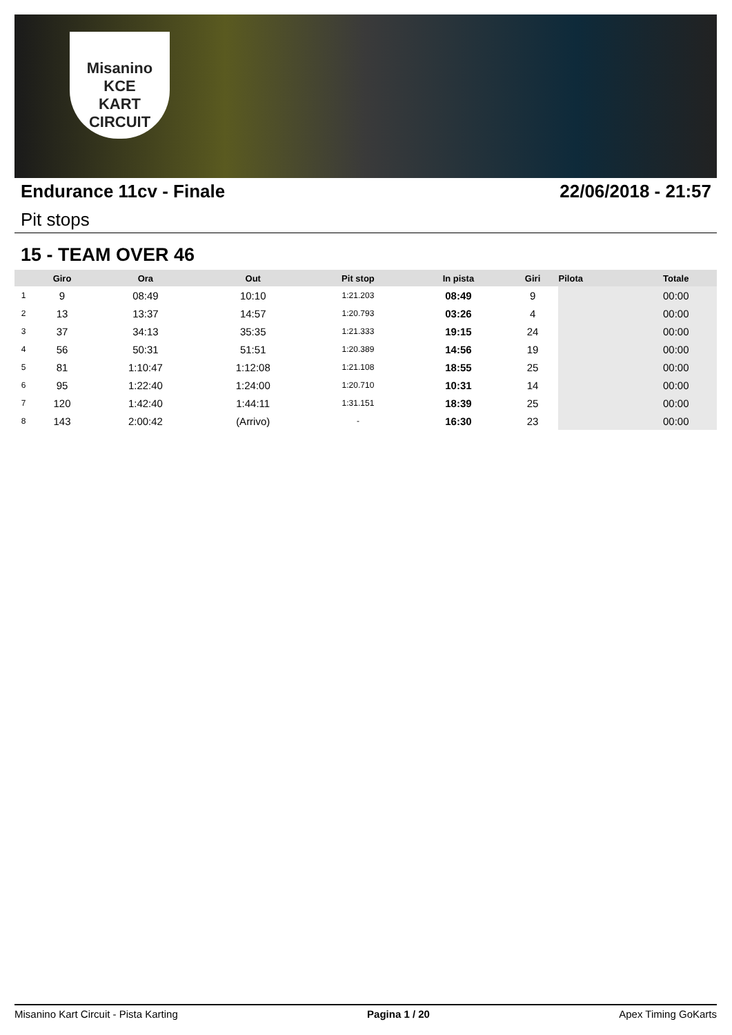Misanino
KCE
KART CIRCUIT
Endurance 11cv - Finale 22/06/2018 - 21:57
Pit stops
15 - TEAM OVER 46
| | Giro | Ora | Out | Pit stop | In pista | Giri | Pilota | Totale |
| --- | --- | --- | --- | --- | --- | --- | --- | --- |
| 1 | 9 | 08:49 | 10:10 | 1:21.203 | 08:49 | 9 | | 00:00 |
| 2 | 13 | 13:37 | 14:57 | 1:20.793 | 03:26 | 4 | | 00:00 |
| 3 | 37 | 34:13 | 35:35 | 1:21.333 | 19:15 | 24 | | 00:00 |
| 4 | 56 | 50:31 | 51:51 | 1:20.389 | 14:56 | 19 | | 00:00 |
| 5 | 81 | 1:10:47 | 1:12:08 | 1:21.108 | 18:55 | 25 | | 00:00 |
| 6 | 95 | 1:22:40 | 1:24:00 | 1:20.710 | 10:31 | 14 | | 00:00 |
| 7 | 120 | 1:42:40 | 1:44:11 | 1:31.151 | 18:39 | 25 | | 00:00 |
| 8 | 143 | 2:00:42 | (Arrivo) | - | 16:30 | 23 | | 00:00 |
Misanino Kart Circuit - Pista Karting Pagina 1 / 20 Apex Timing GoKarts